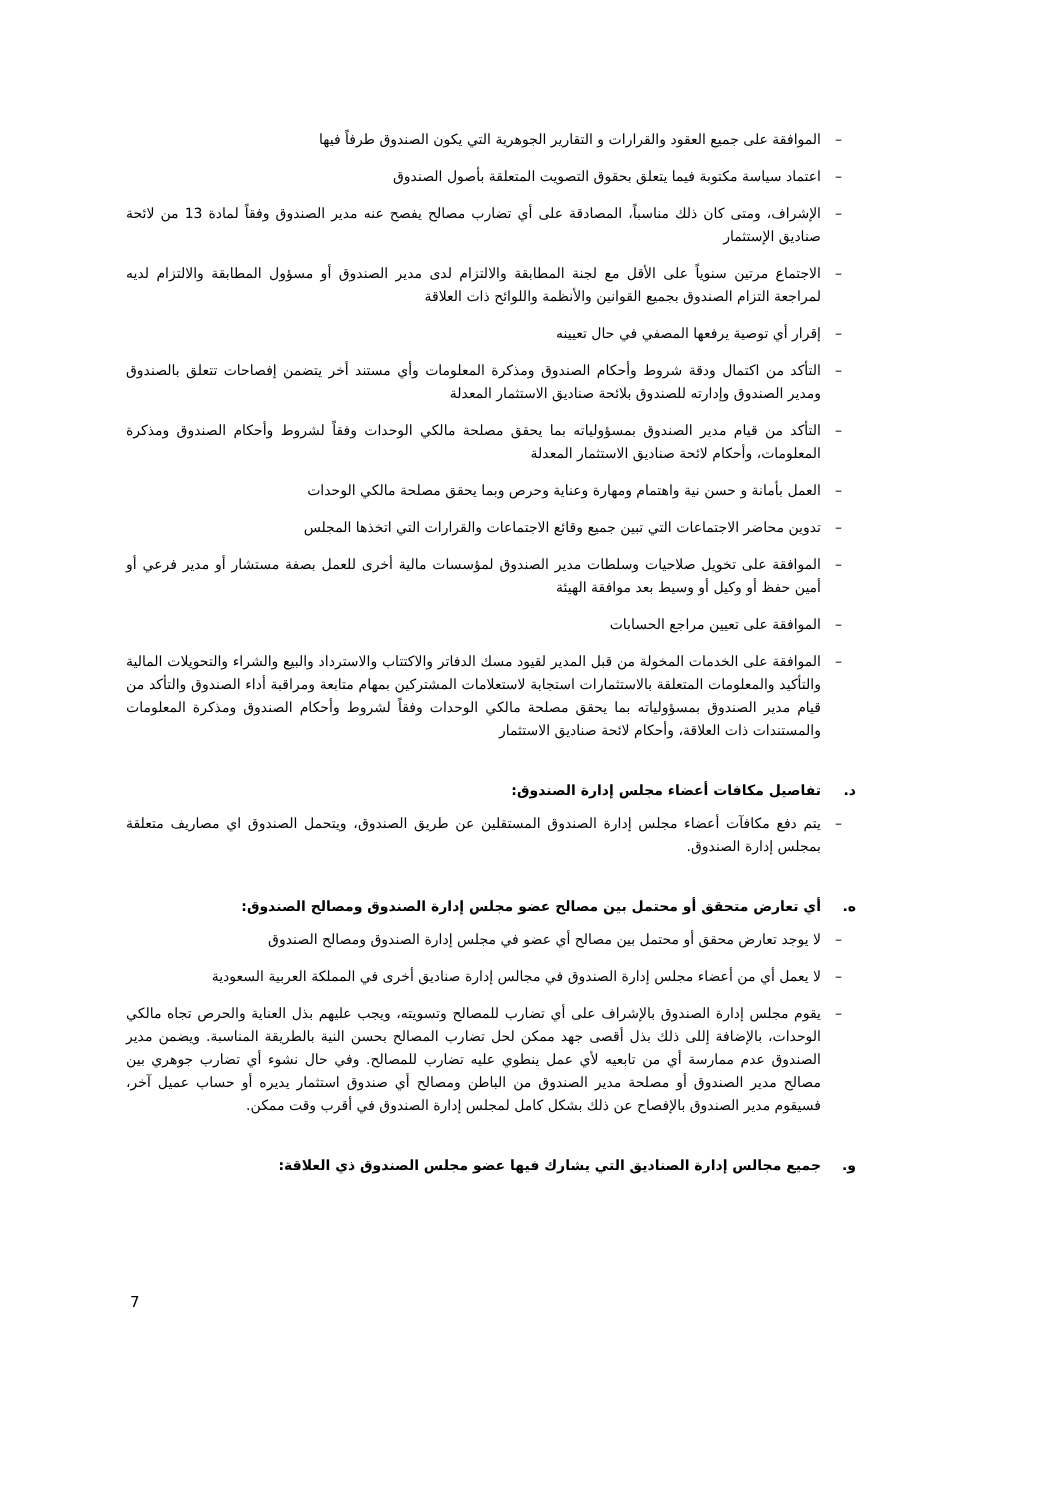– الموافقة على جميع العقود والقرارات و التقارير الجوهرية التي يكون الصندوق طرفاً فيها
– اعتماد سياسة مكتوبة فيما يتعلق بحقوق التصويت المتعلقة بأصول الصندوق
– الإشراف، ومتى كان ذلك مناسباً، المصادقة على أي تضارب مصالح يفصح عنه مدير الصندوق وفقاً لمادة 13 من لائحة صناديق الإستثمار
– الاجتماع مرتين سنوياً على الأقل مع لجنة المطابقة والالتزام لدى مدير الصندوق أو مسؤول المطابقة والالتزام لديه لمراجعة التزام الصندوق بجميع القوانين والأنظمة واللوائح ذات العلاقة
– إقرار أي توصية يرفعها المصفي في حال تعيينه
– التأكد من اكتمال ودقة شروط وأحكام الصندوق ومذكرة المعلومات وأي مستند أخر يتضمن إفصاحات تتعلق بالصندوق ومدير الصندوق وإدارته للصندوق بلائحة صناديق الاستثمار المعدلة
– التأكد من قيام مدير الصندوق بمسؤولياته بما يحقق مصلحة مالكي الوحدات وفقاً لشروط وأحكام الصندوق ومذكرة المعلومات، وأحكام لائحة صناديق الاستثمار المعدلة
– العمل بأمانة و حسن نية واهتمام ومهارة وعناية وحرص وبما يحقق مصلحة مالكي الوحدات
– تدوين محاضر الاجتماعات التي تبين جميع وقائع الاجتماعات والقرارات التي اتخذها المجلس
– الموافقة على تخويل صلاحيات وسلطات مدير الصندوق لمؤسسات مالية أخرى للعمل بصفة مستشار أو مدير فرعي أو أمين حفظ أو وكيل أو وسيط بعد موافقة الهيئة
– الموافقة على تعيين مراجع الحسابات
– الموافقة على الخدمات المخولة من قبل المدير لقيود مسك الدفاتر والاكتتاب والاسترداد والبيع والشراء والتحويلات المالية والتأكيد والمعلومات المتعلقة بالاستثمارات استجابة لاستعلامات المشتركين بمهام متابعة ومراقبة أداء الصندوق والتأكد من قيام مدير الصندوق بمسؤولياته بما يحقق مصلحة مالكي الوحدات وفقاً لشروط وأحكام الصندوق ومذكرة المعلومات والمستندات ذات العلاقة، وأحكام لائحة صناديق الاستثمار
د. تفاصيل مكافات أعضاء مجلس إدارة الصندوق:
– يتم دفع مكافآت أعضاء مجلس إدارة الصندوق المستقلين عن طريق الصندوق، ويتحمل الصندوق اي مصاريف متعلقة بمجلس إدارة الصندوق.
ه. أي تعارض متحقق أو محتمل بين مصالح عضو مجلس إدارة الصندوق ومصالح الصندوق:
– لا يوجد تعارض محقق أو محتمل بين مصالح أي عضو في مجلس إدارة الصندوق ومصالح الصندوق
– لا يعمل أي من أعضاء مجلس إدارة الصندوق في مجالس إدارة صناديق أخرى في المملكة العربية السعودية
– يقوم مجلس إدارة الصندوق بالإشراف على أي تضارب للمصالح وتسويته، ويجب عليهم بذل العناية والحرص تجاه مالكي الوحدات، بالإضافة إللى ذلك بذل أقصى جهد ممكن لحل تضارب المصالح بحسن النية بالطريقة المناسبة. ويضمن مدير الصندوق عدم ممارسة أي من تابعيه لأي عمل ينطوي عليه تضارب للمصالح. وفي حال نشوء أي تضارب جوهري بين مصالح مدير الصندوق أو مصلحة مدير الصندوق من الباطن ومصالح أي صندوق استثمار يديره أو حساب عميل آخر، فسيقوم مدير الصندوق بالإفصاح عن ذلك بشكل كامل لمجلس إدارة الصندوق في أقرب وقت ممكن.
و. جميع مجالس إدارة الصناديق التي يشارك فيها عضو مجلس الصندوق ذي العلاقة:
7